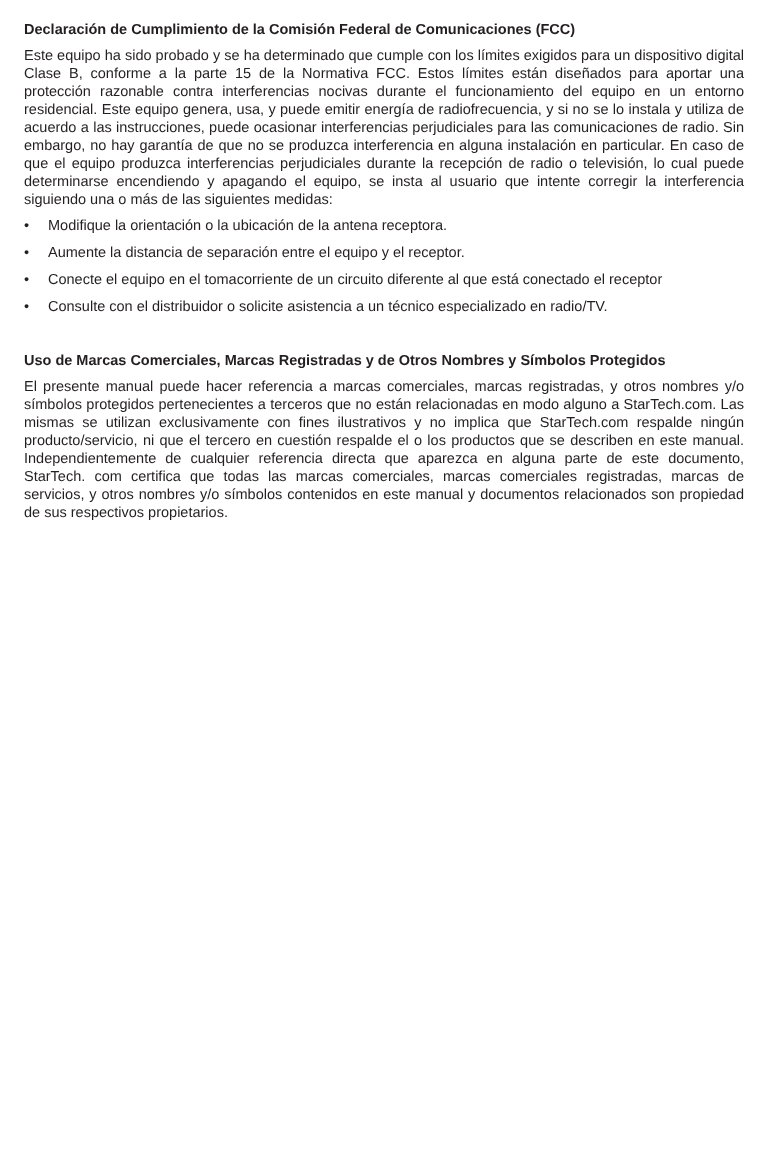Declaración de Cumplimiento de la Comisión Federal de Comunicaciones (FCC)
Este equipo ha sido probado y se ha determinado que cumple con los límites exigidos para un dispositivo digital Clase B, conforme a la parte 15 de la Normativa FCC. Estos límites están diseñados para aportar una protección razonable contra interferencias nocivas durante el funcionamiento del equipo en un entorno residencial. Este equipo genera, usa, y puede emitir energía de radiofrecuencia, y si no se lo instala y utiliza de acuerdo a las instrucciones, puede ocasionar interferencias perjudiciales para las comunicaciones de radio. Sin embargo, no hay garantía de que no se produzca interferencia en alguna instalación en particular. En caso de que el equipo produzca interferencias perjudiciales durante la recepción de radio o televisión, lo cual puede determinarse encendiendo y apagando el equipo, se insta al usuario que intente corregir la interferencia siguiendo una o más de las siguientes medidas:
• Modifique la orientación o la ubicación de la antena receptora.
• Aumente la distancia de separación entre el equipo y el receptor.
• Conecte el equipo en el tomacorriente de un circuito diferente al que está conectado el receptor
• Consulte con el distribuidor o solicite asistencia a un técnico especializado en radio/TV.
Uso de Marcas Comerciales, Marcas Registradas y de Otros Nombres y Símbolos Protegidos
El presente manual puede hacer referencia a marcas comerciales, marcas registradas, y otros nombres y/o símbolos protegidos pertenecientes a terceros que no están relacionadas en modo alguno a StarTech.com. Las mismas se utilizan exclusivamente con fines ilustrativos y no implica que StarTech.com respalde ningún producto/servicio, ni que el tercero en cuestión respalde el o los productos que se describen en este manual. Independientemente de cualquier referencia directa que aparezca en alguna parte de este documento, StarTech. com certifica que todas las marcas comerciales, marcas comerciales registradas, marcas de servicios, y otros nombres y/o símbolos contenidos en este manual y documentos relacionados son propiedad de sus respectivos propietarios.